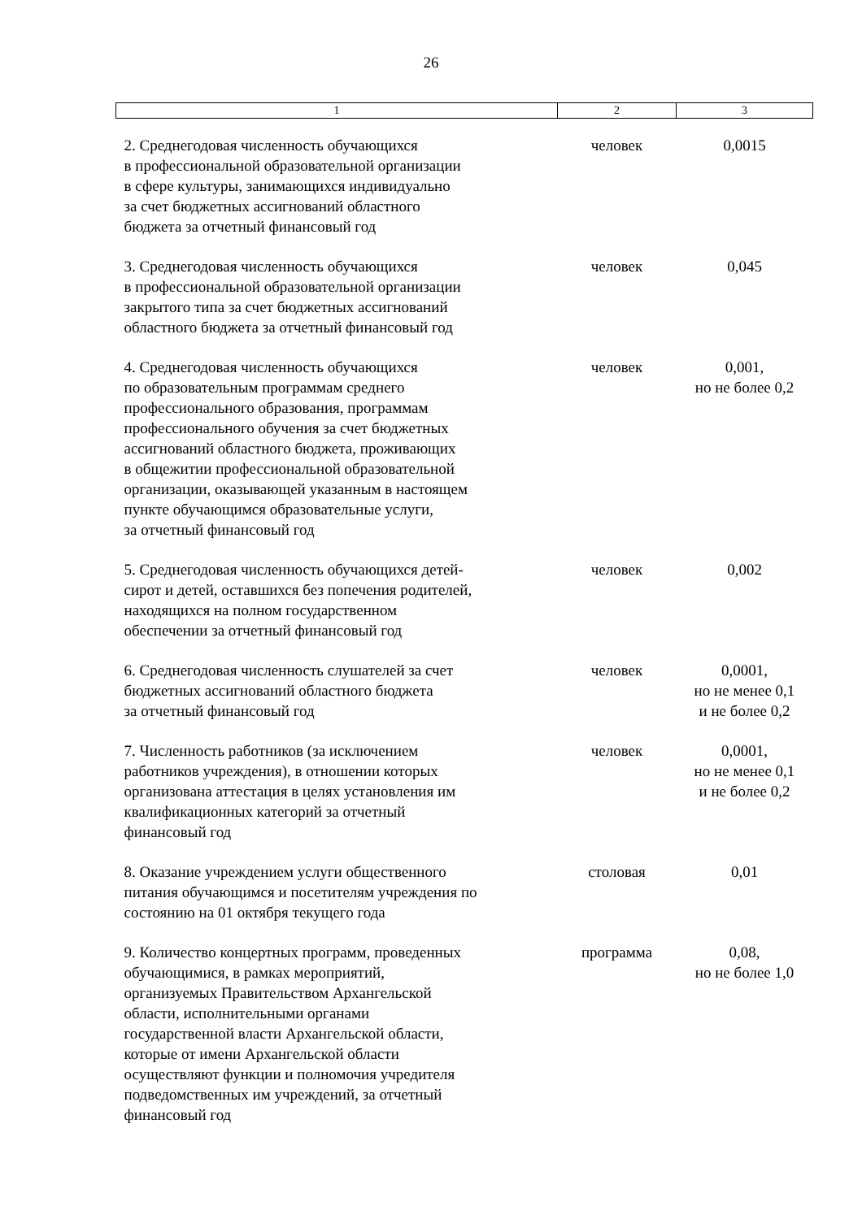26
| 1 | 2 | 3 |
| --- | --- | --- |
| 2. Среднегодовая численность обучающихся в профессиональной образовательной организации в сфере культуры, занимающихся индивидуально за счет бюджетных ассигнований областного бюджета за отчетный финансовый год | человек | 0,0015 |
| 3. Среднегодовая численность обучающихся в профессиональной образовательной организации закрытого типа за счет бюджетных ассигнований областного бюджета за отчетный финансовый год | человек | 0,045 |
| 4. Среднегодовая численность обучающихся по образовательным программам среднего профессионального образования, программам профессионального обучения за счет бюджетных ассигнований областного бюджета, проживающих в общежитии профессиональной образовательной организации, оказывающей указанным в настоящем пункте обучающимся образовательные услуги, за отчетный финансовый год | человек | 0,001, но не более 0,2 |
| 5. Среднегодовая численность обучающихся детей- сирот и детей, оставшихся без попечения родителей, находящихся на полном государственном обеспечении за отчетный финансовый год | человек | 0,002 |
| 6. Среднегодовая численность слушателей за счет бюджетных ассигнований областного бюджета за отчетный финансовый год | человек | 0,0001, но не менее 0,1 и не более 0,2 |
| 7. Численность работников (за исключением работников учреждения), в отношении которых организована аттестация в целях установления им квалификационных категорий за отчетный финансовый год | человек | 0,0001, но не менее 0,1 и не более 0,2 |
| 8. Оказание учреждением услуги общественного питания обучающимся и посетителям учреждения по состоянию на 01 октября текущего года | столовая | 0,01 |
| 9. Количество концертных программ, проведенных обучающимися, в рамках мероприятий, организуемых Правительством Архангельской области, исполнительными органами государственной власти Архангельской области, которые от имени Архангельской области осуществляют функции и полномочия учредителя подведомственных им учреждений, за отчетный финансовый год | программа | 0,08, но не более 1,0 |